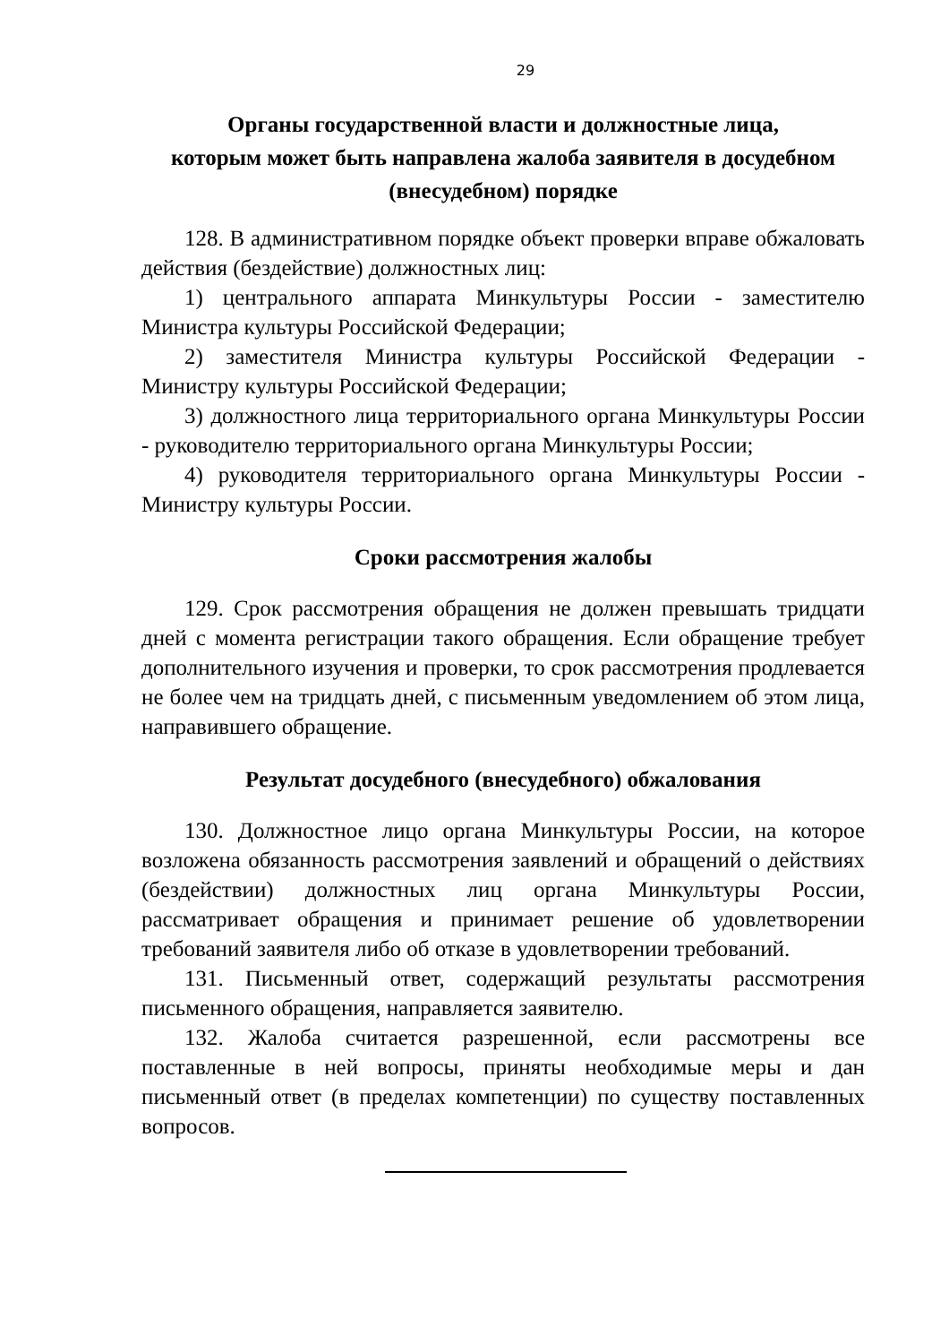29
Органы государственной власти и должностные лица,
которым может быть направлена жалоба заявителя в досудебном
(внесудебном) порядке
128. В административном порядке объект проверки вправе обжаловать действия (бездействие) должностных лиц:
1) центрального аппарата Минкультуры России - заместителю Министра культуры Российской Федерации;
2) заместителя Министра культуры Российской Федерации - Министру культуры Российской Федерации;
3) должностного лица территориального органа Минкультуры России - руководителю территориального органа Минкультуры России;
4) руководителя территориального органа Минкультуры России - Министру культуры России.
Сроки рассмотрения жалобы
129. Срок рассмотрения обращения не должен превышать тридцати дней с момента регистрации такого обращения. Если обращение требует дополнительного изучения и проверки, то срок рассмотрения продлевается не более чем на тридцать дней, с письменным уведомлением об этом лица, направившего обращение.
Результат досудебного (внесудебного) обжалования
130. Должностное лицо органа Минкультуры России, на которое возложена обязанность рассмотрения заявлений и обращений о действиях (бездействии) должностных лиц органа Минкультуры России, рассматривает обращения и принимает решение об удовлетворении требований заявителя либо об отказе в удовлетворении требований.
131. Письменный ответ, содержащий результаты рассмотрения письменного обращения, направляется заявителю.
132. Жалоба считается разрешенной, если рассмотрены все поставленные в ней вопросы, приняты необходимые меры и дан письменный ответ (в пределах компетенции) по существу поставленных вопросов.